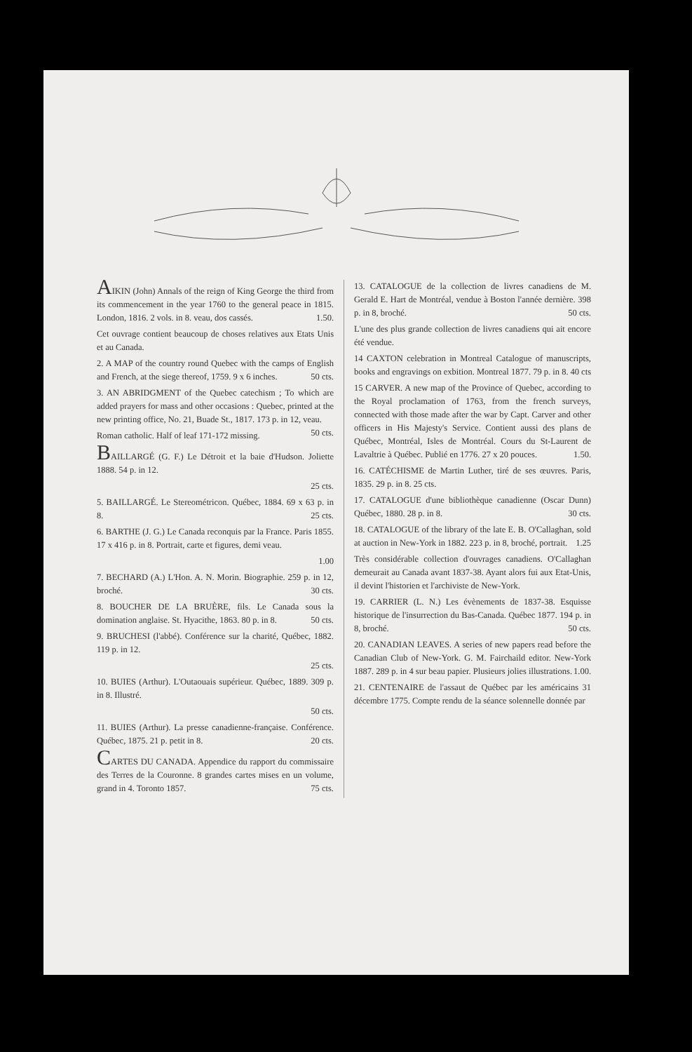AIKIN (John) Annals of the reign of King George the third from its commencement in the year 1760 to the general peace in 1815. London, 1816. 2 vols. in 8. veau, dos cassés. 1.50.
Cet ouvrage contient beaucoup de choses relatives aux Etats Unis et au Canada.
2. A MAP of the country round Quebec with the camps of English and French, at the siege thereof, 1759. 9 x 6 inches. 50 cts.
3. AN ABRIDGMENT of the Quebec catechism ; To which are added prayers for mass and other occasions : Quebec, printed at the new printing office, No. 21, Buade St., 1817. 173 p. in 12, veau. 50 cts.
Roman catholic. Half of leaf 171-172 missing.
BAILLARGÉ (G. F.) Le Détroit et la baie d'Hudson. Joliette 1888. 54 p. in 12.
25 cts.
5. BAILLARGÉ. Le Stereométricon. Québec, 1884. 69 x 63 p. in 8. 25 cts.
6. BARTHE (J. G.) Le Canada reconquis par la France. Paris 1855. 17 x 416 p. in 8. Portrait, carte et figures, demi veau.
1.00
7. BECHARD (A.) L'Hon. A. N. Morin. Biographie. 259 p. in 12, broché. 30 cts.
8. BOUCHER DE LA BRUÈRE, fils. Le Canada sous la domination anglaise. St. Hyacithe, 1863. 80 p. in 8. 50 cts.
9. BRUCHESI (l'abbé). Conférence sur la charité, Québec, 1882. 119 p. in 12.
25 cts.
10. BUIES (Arthur). L'Outaouais supérieur. Québec, 1889. 309 p. in 8. Illustré.
50 cts.
11. BUIES (Arthur). La presse canadienne-française. Conférence. Québec, 1875. 21 p. petit in 8. 20 cts.
CARTES DU CANADA. Appendice du rapport du commissaire des Terres de la Couronne. 8 grandes cartes mises en un volume, grand in 4. Toronto 1857. 75 cts.
13. CATALOGUE de la collection de livres canadiens de M. Gerald E. Hart de Montréal, vendue à Boston l'année dernière. 398 p. in 8, broché. 50 cts.
L'une des plus grande collection de livres canadiens qui ait encore été vendue.
14 CAXTON celebration in Montreal Catalogue of manuscripts, books and engravings on exbition. Montreal 1877. 79 p. in 8. 40 cts
15 CARVER. A new map of the Province of Quebec, according to the Royal proclamation of 1763, from the french surveys, connected with those made after the war by Capt. Carver and other officers in His Majesty's Service. Contient aussi des plans de Québec, Montréal, Isles de Montréal. Cours du St-Laurent de Lavaltrie à Québec. Publié en 1776. 27 x 20 pouces. 1.50.
16. CATÉCHISME de Martin Luther, tiré de ses œuvres. Paris, 1835. 29 p. in 8. 25 cts.
17. CATALOGUE d'une bibliothèque canadienne (Oscar Dunn) Québec, 1880. 28 p. in 8. 30 cts.
18. CATALOGUE of the library of the late E. B. O'Callaghan, sold at auction in New-York in 1882. 223 p. in 8, broché, portrait. 1.25
Très considérable collection d'ouvrages canadiens. O'Callaghan demeurait au Canada avant 1837-38. Ayant alors fui aux Etat-Unis, il devint l'historien et l'archiviste de New-York.
19. CARRIER (L. N.) Les évènements de 1837-38. Esquisse historique de l'insurrection du Bas-Canada. Québec 1877. 194 p. in 8, broché. 50 cts.
20. CANADIAN LEAVES. A series of new papers read before the Canadian Club of New-York. G. M. Fairchaild editor. New-York 1887. 289 p. in 4 sur beau papier. Plusieurs jolies illustrations. 1.00.
21. CENTENAIRE de l'assaut de Québec par les américains 31 décembre 1775. Compte rendu de la séance solennelle donnée par